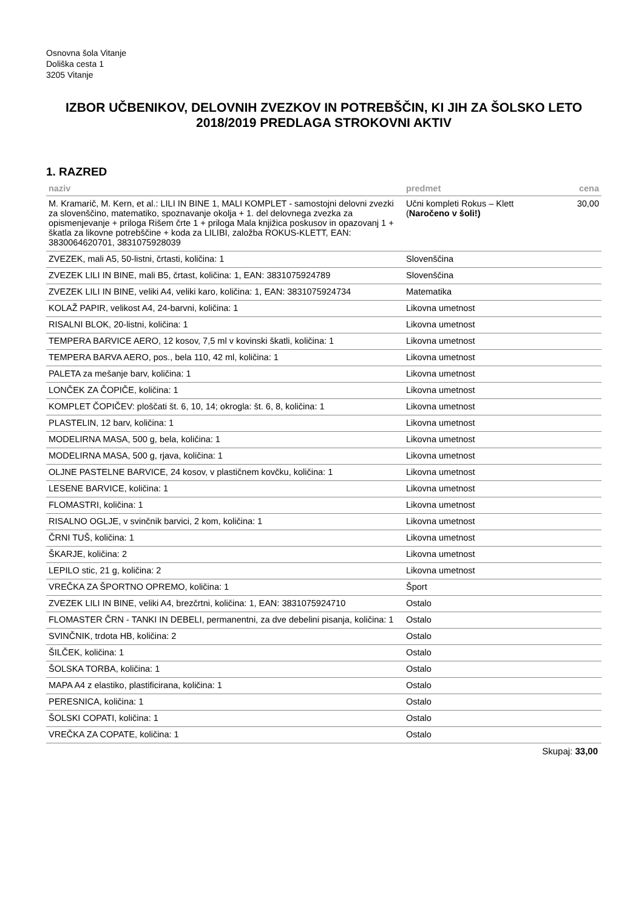Osnovna šola Vitanje
Doliška cesta 1
3205 Vitanje
IZBOR UČBENIKOV, DELOVNIH ZVEZKOV IN POTREBŠČIN, KI JIH ZA ŠOLSKO LETO 2018/2019 PREDLAGA STROKOVNI AKTIV
1. RAZRED
| naziv | predmet | cena |
| --- | --- | --- |
| M. Kramarič, M. Kern, et al.: LILI IN BINE 1, MALI KOMPLET - samostojni delovni zvezki za slovenščino, matematiko, spoznavanje okolja + 1. del delovnega zvezka za opismenjevanje + priloga Rišem črte 1 + priloga Mala knjižica poskusov in opazovanj 1 + škatla za likovne potrebščine + koda za LILIBI, založba ROKUS-KLETT, EAN: 3830064620701, 3831075928039 | Učni kompleti Rokus – Klett ( Naročeno v šoli!) | 30,00 |
| ZVEZEK, mali A5, 50-listni, črtasti, količina: 1 | Slovenščina | |
| ZVEZEK LILI IN BINE, mali B5, črtast, količina: 1, EAN: 3831075924789 | Slovenščina | |
| ZVEZEK LILI IN BINE, veliki A4, veliki karo, količina: 1, EAN: 3831075924734 | Matematika | |
| KOLAŽ PAPIR, velikost A4, 24-barvni, količina: 1 | Likovna umetnost | |
| RISALNI BLOK, 20-listni, količina: 1 | Likovna umetnost | |
| TEMPERA BARVICE AERO, 12 kosov, 7,5 ml v kovinski škatli, količina: 1 | Likovna umetnost | |
| TEMPERA BARVA AERO, pos., bela 110, 42 ml, količina: 1 | Likovna umetnost | |
| PALETA za mešanje barv, količina: 1 | Likovna umetnost | |
| LONČEK ZA ČOPIČE, količina: 1 | Likovna umetnost | |
| KOMPLET ČOPIČEV: ploščati št. 6, 10, 14; okrogla: št. 6, 8, količina: 1 | Likovna umetnost | |
| PLASTELIN, 12 barv, količina: 1 | Likovna umetnost | |
| MODELIRNA MASA, 500 g, bela, količina: 1 | Likovna umetnost | |
| MODELIRNA MASA, 500 g, rjava, količina: 1 | Likovna umetnost | |
| OLJNE PASTELNE BARVICE, 24 kosov, v plastičnem kovčku, količina: 1 | Likovna umetnost | |
| LESENE BARVICE, količina: 1 | Likovna umetnost | |
| FLOMASTRI, količina: 1 | Likovna umetnost | |
| RISALNO OGLJE, v svinčnik barvici, 2 kom, količina: 1 | Likovna umetnost | |
| ČRNI TUŠ, količina: 1 | Likovna umetnost | |
| ŠKARJE, količina: 2 | Likovna umetnost | |
| LEPILO stic, 21 g, količina: 2 | Likovna umetnost | |
| VREČKA ZA ŠPORTNO OPREMO, količina: 1 | Šport | |
| ZVEZEK LILI IN BINE, veliki A4, brezčrtni, količina: 1, EAN: 3831075924710 | Ostalo | |
| FLOMASTER ČRN - TANKI IN DEBELI, permanentni, za dve debelini pisanja, količina: 1 | Ostalo | |
| SVINČNIK, trdota HB, količina: 2 | Ostalo | |
| ŠILČEK, količina: 1 | Ostalo | |
| ŠOLSKA TORBA, količina: 1 | Ostalo | |
| MAPA A4 z elastiko, plastificirana, količina: 1 | Ostalo | |
| PERESNICA, količina: 1 | Ostalo | |
| ŠOLSKI COPATI, količina: 1 | Ostalo | |
| VREČKA ZA COPATE, količina: 1 | Ostalo | |
Skupaj: 33,00